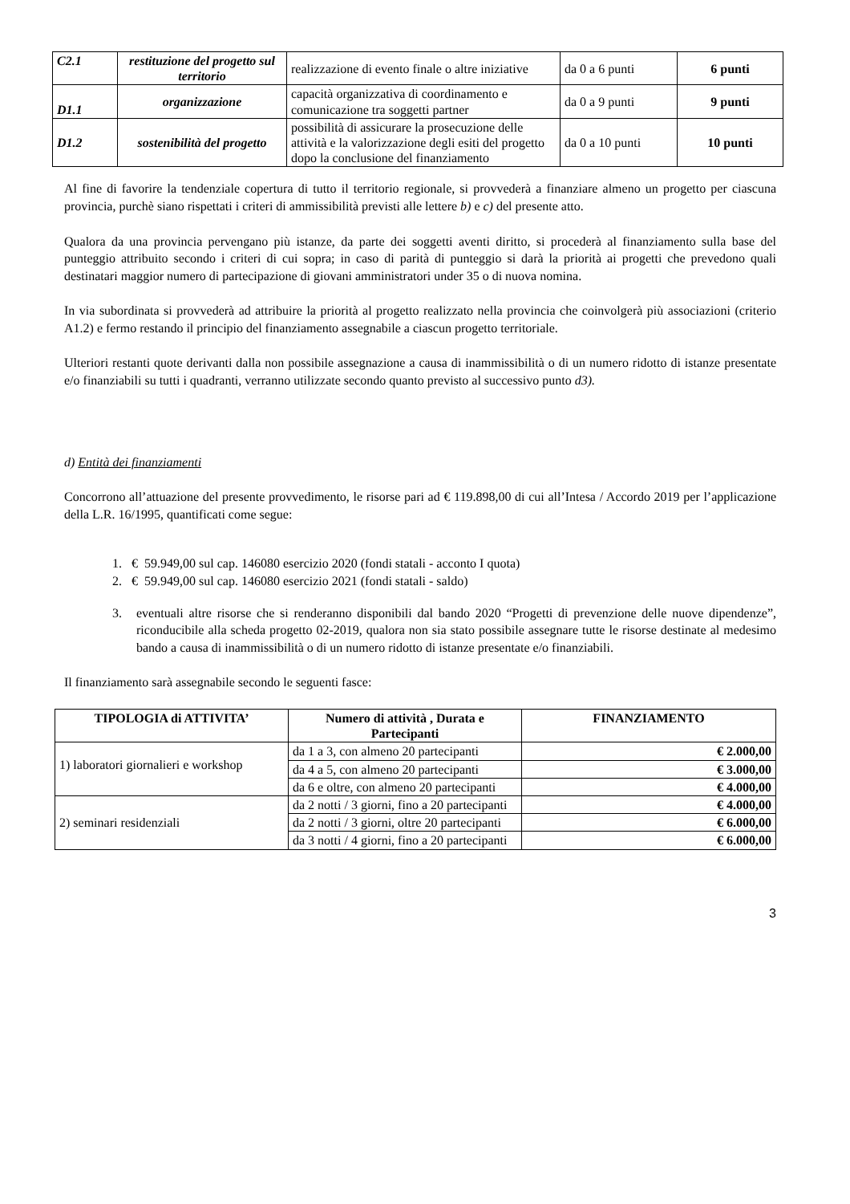| C2.1 | restituzione del progetto sul territorio | realizzazione di evento finale o altre iniziative | da 0 a 6 punti | 6 punti |
| D1.1 | organizzazione | capacità organizzativa di coordinamento e comunicazione tra soggetti partner | da 0 a 9 punti | 9 punti |
| D1.2 | sostenibilità del progetto | possibilità di assicurare la prosecuzione delle attività e la valorizzazione degli esiti del progetto dopo la conclusione del finanziamento | da 0 a 10 punti | 10 punti |
Al fine di favorire la tendenziale copertura di tutto il territorio regionale, si provvederà a finanziare almeno un progetto per ciascuna provincia, purchè siano rispettati i criteri di ammissibilità previsti alle lettere b) e c) del presente atto.
Qualora da una provincia pervengano più istanze, da parte dei soggetti aventi diritto, si procederà al finanziamento sulla base del punteggio attribuito secondo i criteri di cui sopra; in caso di parità di punteggio si darà la priorità ai progetti che prevedono quali destinatari maggior numero di partecipazione di giovani amministratori under 35 o di nuova nomina.
In via subordinata si provvederà ad attribuire la priorità al progetto realizzato nella provincia che coinvolgerà più associazioni (criterio A1.2) e fermo restando il principio del finanziamento assegnabile a ciascun progetto territoriale.
Ulteriori restanti quote derivanti dalla non possibile assegnazione a causa di inammissibilità o di un numero ridotto di istanze presentate e/o finanziabili su tutti i quadranti, verranno utilizzate secondo quanto previsto al successivo punto d3).
d) Entità dei finanziamenti
Concorrono all’attuazione del presente provvedimento, le risorse pari ad € 119.898,00 di cui all’Intesa / Accordo 2019 per l’applicazione della L.R. 16/1995, quantificati come segue:
1. € 59.949,00 sul cap. 146080 esercizio 2020 (fondi statali - acconto I quota)
2. € 59.949,00 sul cap. 146080 esercizio 2021 (fondi statali - saldo)
3. eventuali altre risorse che si renderanno disponibili dal bando 2020 “Progetti di prevenzione delle nuove dipendenze”, riconducibile alla scheda progetto 02-2019, qualora non sia stato possibile assegnare tutte le risorse destinate al medesimo bando a causa di inammissibilità o di un numero ridotto di istanze presentate e/o finanziabili.
Il finanziamento sarà assegnabile secondo le seguenti fasce:
| TIPOLOGIA di ATTIVITA’ | Numero di attività , Durata e Partecipanti | FINANZIAMENTO |
| --- | --- | --- |
| 1) laboratori giornalieri e workshop | da 1 a 3, con almeno 20 partecipanti | € 2.000,00 |
| | da 4 a 5, con almeno 20 partecipanti | € 3.000,00 |
| | da 6 e oltre, con almeno 20 partecipanti | € 4.000,00 |
| 2) seminari residenziali | da 2 notti / 3 giorni, fino a 20 partecipanti | € 4.000,00 |
| | da 2 notti / 3 giorni, oltre 20 partecipanti | € 6.000,00 |
| | da 3 notti / 4 giorni, fino a 20 partecipanti | € 6.000,00 |
3